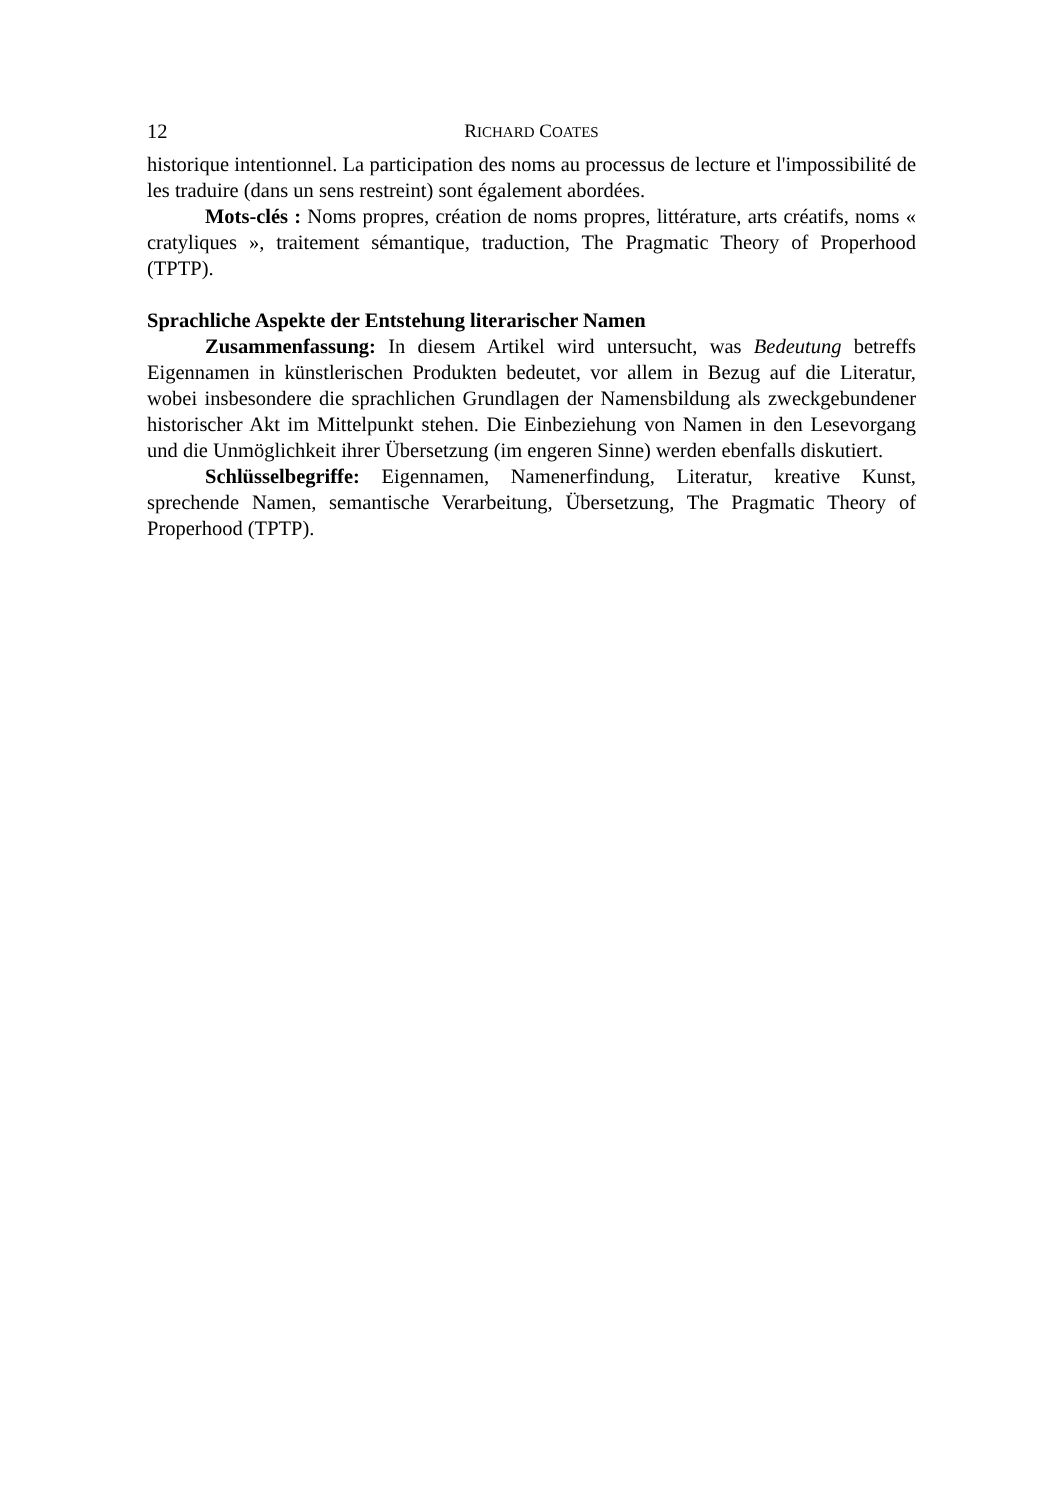12 RICHARD COATES
historique intentionnel. La participation des noms au processus de lecture et l'impossibilité de les traduire (dans un sens restreint) sont également abordées.
Mots-clés : Noms propres, création de noms propres, littérature, arts créatifs, noms « cratyliques », traitement sémantique, traduction, The Pragmatic Theory of Properhood (TPTP).
Sprachliche Aspekte der Entstehung literarischer Namen
Zusammenfassung: In diesem Artikel wird untersucht, was Bedeutung betreffs Eigennamen in künstlerischen Produkten bedeutet, vor allem in Bezug auf die Literatur, wobei insbesondere die sprachlichen Grundlagen der Namensbildung als zweckgebundener historischer Akt im Mittelpunkt stehen. Die Einbeziehung von Namen in den Lesevorgang und die Unmöglichkeit ihrer Übersetzung (im engeren Sinne) werden ebenfalls diskutiert.
Schlüsselbegriffe: Eigennamen, Namenerfindung, Literatur, kreative Kunst, sprechende Namen, semantische Verarbeitung, Übersetzung, The Pragmatic Theory of Properhood (TPTP).